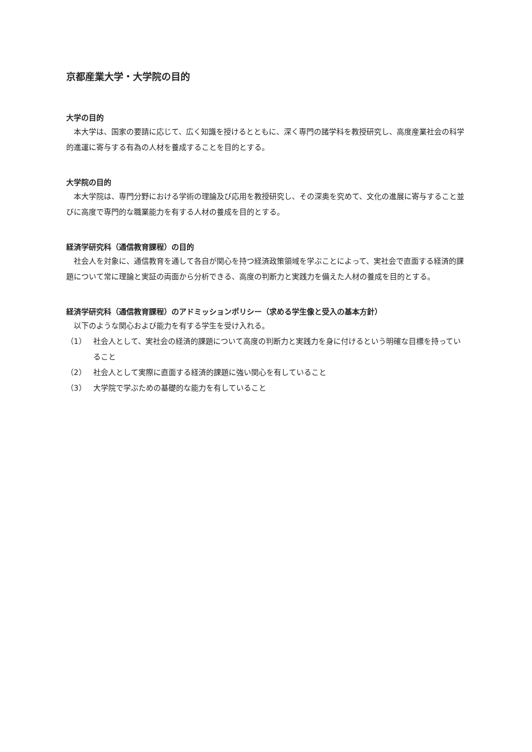京都産業大学・大学院の目的
大学の目的
本大学は、国家の要請に応じて、広く知識を授けるとともに、深く専門の諸学科を教授研究し、高度産業社会の科学的進運に寄与する有為の人材を養成することを目的とする。
大学院の目的
本大学院は、専門分野における学術の理論及び応用を教授研究し、その深奥を究めて、文化の進展に寄与すること並びに高度で専門的な職業能力を有する人材の養成を目的とする。
経済学研究科（通信教育課程）の目的
社会人を対象に、通信教育を通して各自が関心を持つ経済政策領域を学ぶことによって、実社会で直面する経済的課題について常に理論と実証の両面から分析できる、高度の判断力と実践力を備えた人材の養成を目的とする。
経済学研究科（通信教育課程）のアドミッションポリシー（求める学生像と受入の基本方針）
以下のような関心および能力を有する学生を受け入れる。
（1） 社会人として、実社会の経済的課題について高度の判断力と実践力を身に付けるという明確な目標を持っていること
（2） 社会人として実際に直面する経済的課題に強い関心を有していること
（3） 大学院で学ぶための基礎的な能力を有していること